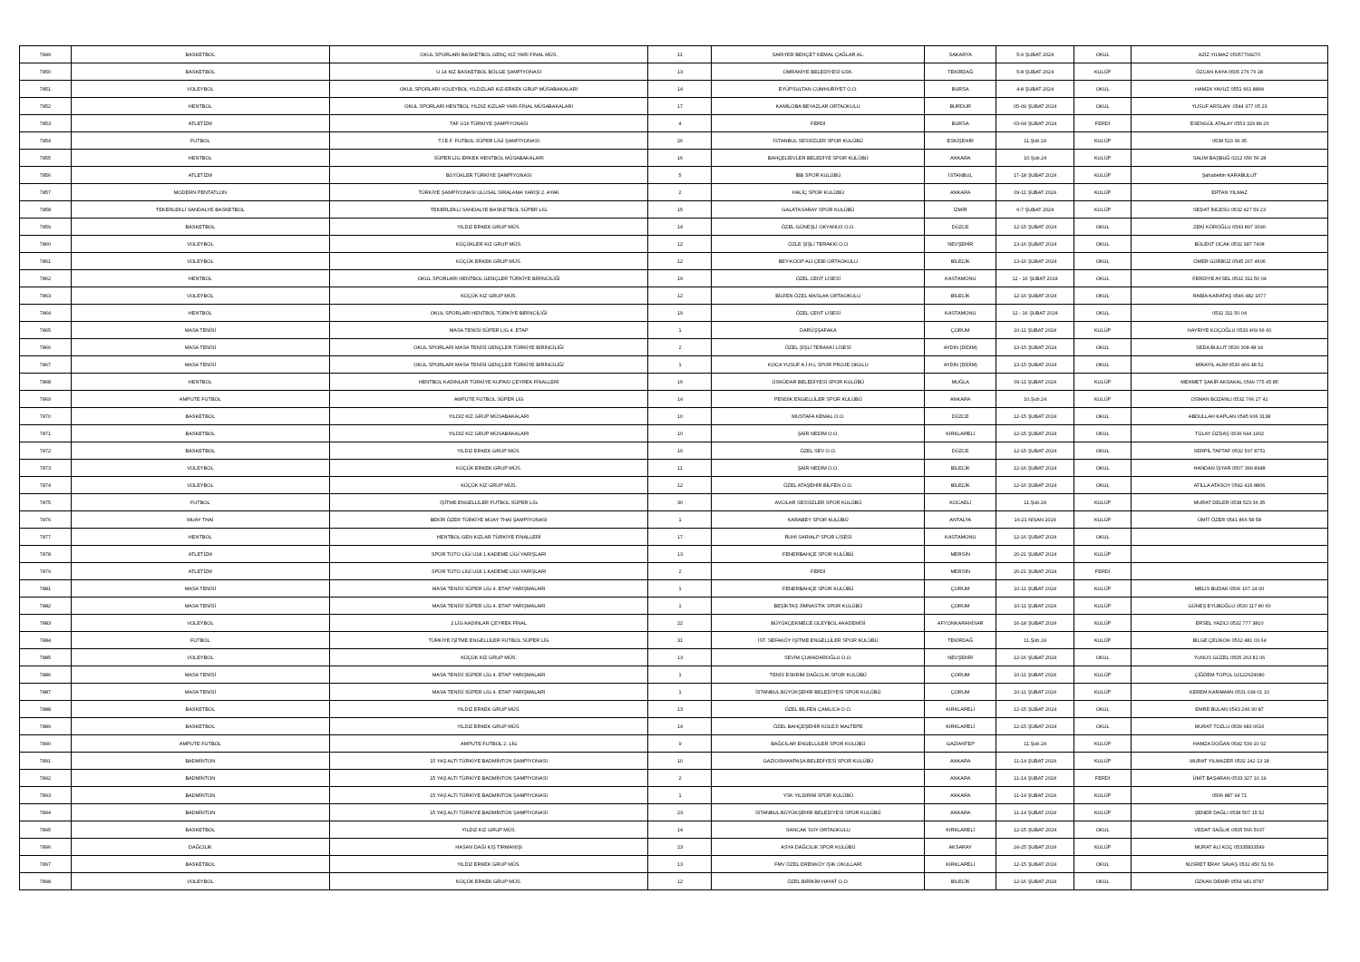| 7849 | BASKETBOL | OKUL SPORLARI BASKETBOL GENÇ KIZ YARI FİNAL MÜS. | 11 | SARIYER BEHÇET KEMAL ÇAĞLAR AL. | SAKARYA | 5-9 ŞUBAT 2024 | OKUL | AZİZ YILMAZ 05057704270 |
| 7850 | BASKETBOL | U 14 KIZ BASKETBOL BÖLGE ŞAMPİYONASI | 13 | ÜMRANİYE BELEDİYESİ GSK. | TEKİRDAĞ | 5-8 ŞUBAT 2024 | KULÜP | ÖZCAN KAYA 0505 276 76 28 |
| 7851 | VOLEYBOL | OKUL SPORLARI VOLEYBOL YILDIZLAR KIZ-ERKEK GRUP MÜSABAKALARI | 14 | EYÜPSULTAN CUMHURİYET O.O. | BURSA | 4-8 ŞUBAT 2024 | OKUL | HAMZA YAVUZ 0551 661 8899 |
| 7852 | HENTBOL | OKUL SPORLARI HENTBOL YILDIZ KIZLAR YARI FİNAL MÜSABAKALARI | 17 | KAMİLOBA BEYAZLAR ORTAOKULU | BURDUR | 05-09 ŞUBAT 2024 | OKUL | YUSUF ARSLAN: 0544 377 05 23 |
| 7853 | ATLETİZM | TAF U16 TÜRKİYE ŞAMPİYONASI | 4 | FERDİ | BURSA | 03-04 ŞUBAT 2024 | FERDİ | ESENGÜL ATALAY 0553 329 89 26 |
| 7854 | FUTBOL | T.İ.E.F. FUTBOL SÜPER LİGİ ŞAMPİYONASI | 26 | İSTANBUL SESSİZLER SPOR KULÜBÜ | ESKİŞEHİR | 11.Şub.24 | KULÜP | 0538 523 36 35 |
| 7855 | HENTBOL | SÜPER LİG ERKEK HENTBOL MÜSABAKALARI | 16 | BAHÇELİEVLER BELEDİYE SPOR KULÜBÜ | ANKARA | 10.Şub.24 | KULÜP | SALİM BAŞBUĞ 0212 656 56 28 |
| 7856 | ATLETİZM | BÜYÜKLER TÜRKİYE ŞAMPİYONASI | 5 | İBB SPOR KULÜBÜ | İSTANBUL | 17-18 ŞUBAT 2024 | KULÜP | Şahabettin KARABULUT |
| 7857 | MODERN PENTATLON | TÜRKİYE ŞAMPİYONASI ULUSAL SIRALAMA YARIŞI 2. AYAK | 2 | HALİÇ SPOR KULÜBÜ | ANKARA | 09-11 ŞUBAT 2024 | KULÜP | ERTAN YILMAZ |
| 7858 | TEKERLEKLİ SANDALYE BASKETBOL | TEKERLEKLİ SANDALYE BASKETBOL SÜPER LİG | 15 | GALATASARAY SPOR KULÜBÜ | İZMİR | 6-7 ŞUBAT 2024 | KULÜP | SEDAT İNCESU 0532 427 59 23 |
| 7859 | BASKETBOL | YILDIZ ERKEK GRUP MÜS. | 14 | ÖZEL GÜNEŞLİ OKYANUS O.O. | DÜZCE | 12-15 ŞUBAT 2024 | OKUL | ZEKİ KÖROĞLU 0543 897 3090 |
| 7860 | VOLEYBOL | KÜÇÜKLER KIZ GRUP MÜS. | 12 | ÖZLE ŞİŞLİ TERAKKİ O.O | NEVŞEHİR | 13-16 ŞUBAT 2024 | OKUL | BÜLENT OCAK 0532 387 7408 |
| 7861 | VOLEYBOL | KÜÇÜK ERKEK GRUP MÜS. | 12 | BEY-KOOP ALİ ÇEBİ ORTAOKULU | BİLECİK | 13-16 ŞUBAT 2024 | OKUL | ÖMER GÜRBÜZ 0545 267 4606 |
| 7862 | HENTBOL | OKUL SPORLARI HENTBOL GENÇLER TÜRKİYE BİRİNCİLİĞİ | 19 | ÖZEL CENT LİSESİ | KASTAMONU | 12 - 16 ŞUBAT 2024 | OKUL | FERDİYE AYSEL 0532 311 50 04 |
| 7863 | VOLEYBOL | KÜÇÜK KIZ GRUP MÜS. | 12 | BİLFEN ÖZEL MASLAK ORTAOKULU | BİLECİK | 12-16 ŞUBAT 2024 | OKUL | RABİA KARATAŞ 0546 482 1677 |
| 7864 | HENTBOL | OKUL SPORLARI HENTBOL TÜRKİYE BİRİNCİLİĞİ | 19 | ÖZEL CENT LİSESİ | KASTAMONU | 12 - 16 ŞUBAT 2024 | OKUL | 0532 311 50 04 |
| 7865 | MASA TENİSİ | MASA TENİSİ SÜPER LİG 4. ETAP | 1 | DARÜŞŞAFAKA | ÇORUM | 10-11 ŞUBAT 2024 | KULÜP | HAYRİYE KOÇOĞLU 0533 469 66 60 |
| 7866 | MASA TENİSİ | OKUL SPORLARI MASA TENİSİ GENÇLER TÜRKİYE BİRİNCİLİĞİ | 2 | ÖZEL ŞİŞLİ TERAKKİ LİSESİ | AYDIN (DİDİM) | 13-15 ŞUBAT 2024 | OKUL | SEDA BULUT 0530 308 48 34 |
| 7867 | MASA TENİSİ | OKUL SPORLARI MASA TENİSİ GENÇLER TÜRKİYE BİRİNCİLİĞİ | 1 | KOCA YUSUF A.İ.H.L SPOR PROJE OKULU | AYDIN (DİDİM) | 13-15 ŞUBAT 2024 | OKUL | MİKAYİL ALİM 0530 466 48 52 |
| 7868 | HENTBOL | HENTBOL KADINLAR TÜRKİYE KUPASI ÇEYREK FİNALLERİ | 16 | ÜSKÜDAR BELEDİYESİ SPOR KULÜBÜ | MUĞLA | 09-11 ŞUBAT 2024 | KULÜP | MEHMET ŞAKİR AKSAKAL 0549 775 45 85 |
| 7869 | AMPUTE FUTBOL | AMPUTE FUTBOL SÜPER LİG | 14 | PENDİK ENGELLİLER SPOR KULÜBÜ | ANKARA | 10.Şub.24 | KULÜP | OSMAN BOZANLI 0532 766 27 41 |
| 7870 | BASKETBOL | YILDIZ KIZ GRUP MÜSABAKALARI | 10 | MUSTAFA KEMAL O.O. | DÜZCE | 12-15 ŞUBAT 2024 | OKUL | ABDULLAH KAPLAN 0545 906 3138 |
| 7871 | BASKETBOL | YILDIZ KIZ GRUP MÜSABAKALARI | 10 | ŞAİR NEDİM O.O. | KIRKLARELİ | 12-15 ŞUBAT 2024 | OKUL | TÜLAY ÖZDAŞ 0536 644 1902 |
| 7872 | BASKETBOL | YILDIZ ERKEK GRUP MÜS. | 10 | ÖZEL SEV O.O. | DÜZCE | 12-15 ŞUBAT 2024 | OKUL | SERPİL TAFTAF 0532 597 8751 |
| 7873 | VOLEYBOL | KÜÇÜK ERKEK GRUP MÜS. | 11 | ŞAİR NEDİM O.O. | BİLECİK | 12-16 ŞUBAT 2024 | OKUL | HANDAN İŞYAR 0507 399 8948 |
| 7874 | VOLEYBOL | KÜÇÜK KIZ GRUP MÜS. | 12 | ÖZEL ATAŞEHİR BİLFEN O.O. | BİLECİK | 12-16 ŞUBAT 2024 | OKUL | ATİLLA ATASOY 0542 426 8806 |
| 7875 | FUTBOL | İŞİTME ENGELLİLER FUTBOL SÜPER LİG | 30 | AVCILAR SESSİZLER SPOR KULÜBÜ | KOCAELİ | 11.Şub.24 | KULÜP | MURAT DELER 0538 523 36 35 |
| 7876 | MUAY THAİ | BEKİR ÖZER TÜRKİYE MUAY THAİ ŞAMPİYONASI | 1 | KARABEY SPOR KULÜBÜ | ANTALYA | 16-21 NİSAN 2024 | KULÜP | ÜMİT ÖZER 0541 866 58 58 |
| 7877 | HENTBOL | HENTBOL GEN KIZLAR TÜRKİYE FİNALLERİ | 17 | RUHİ SARIALP SPOR LİSESİ | KASTAMONU | 12-16 ŞUBAT 2024 | OKUL | |
| 7878 | ATLETİZM | SPOR TOTO LİGİ U18 1.KADEME LİGİ YARIŞLARI | 13 | FENERBAHÇE SPOR KULÜBÜ | MERSİN | 20-21 ŞUBAT 2024 | KULÜP | |
| 7879 | ATLETİZM | SPOR TOTO LİGİ U18 1.KADEME LİGİ YARIŞLARI | 2 | FERDİ | MERSİN | 20-21 ŞUBAT 2024 | FERDİ | |
| 7881 | MASA TENİSİ | MASA TENİSİ SÜPER LİG 4. ETAP YARIŞMALARI | 1 | FENERBAHÇE SPOR KULÜBÜ | ÇORUM | 10-11 ŞUBAT 2024 | KULÜP | MELİS BUDAK 0506 167 24 00 |
| 7882 | MASA TENİSİ | MASA TENİSİ SÜPER LİG 4. ETAP YARIŞMALARI | 1 | BEŞİKTAŞ JİMNASTİK SPOR KULÜBÜ | ÇORUM | 10-11 ŞUBAT 2024 | KULÜP | GÜNEŞ EYUBOĞLU 0530 117 80 60 |
| 7883 | VOLEYBOL | 2.LİG KADINLAR ÇEYREK FİNAL | 22 | BÜYÜKÇEKMECE OLEYBOL AKADEMİSİ | AFYONKARAHİSAR | 16-18 ŞUBAT 2024 | KULÜP | ERSEL YAZICI 0532 777 3810 |
| 7884 | FUTBOL | TÜRKİYE İŞİTME ENGELLİLER FUTBOL SÜPER LİG | 31 | İST. SEFAKÖY İŞİTME ENGELLİLER SPOR KULÜBÜ | TEKİRDAĞ | 11.Şub.24 | KULÜP | BİLGE ÇELİKOK 0532 481 03 64 |
| 7885 | VOLEYBOL | KÜÇÜK KIZ GRUP MÜS. | 13 | SEVİM ÇUHADAROĞLU O.O. | NEVŞEHİR | 12-16 ŞUBAT 2024 | OKUL | YUNUS GÜZEL 0505 263 81 06 |
| 7886 | MASA TENİSİ | MASA TENİSİ SÜPER LİG 4. ETAP YARIŞMALARI | 1 | TENİS ESKRİM DAĞCILIK SPOR KULÜBÜ | ÇORUM | 10-11 ŞUBAT 2024 | KULÜP | ÇİĞDEM TOPOL 02122629080 |
| 7887 | MASA TENİSİ | MASA TENİSİ SÜPER LİG 4. ETAP YARIŞMALARI | 1 | İSTANBUL BÜYÜKŞEHİR BELEDİYESİ SPOR KULÜBÜ | ÇORUM | 10-11 ŞUBAT 2024 | KULÜP | KEREM KARAMAN 0531 034 01 10 |
| 7888 | BASKETBOL | YILDIZ ERKEK GRUP MÜS. | 13 | ÖZEL BİLFEN ÇAMLICA O.O. | KIRKLARELİ | 12-15 ŞUBAT 2024 | OKUL | EMRE BULAN 0543 246 90 87 |
| 7889 | BASKETBOL | YILDIZ ERKEK GRUP MÜS. | 14 | ÖZEL BAHÇEŞEHİR KOLEJİ MALTEPE | KIRKLARELİ | 12-15 ŞUBAT 2024 | OKUL | MURAT TOZLU 0539 683 0616 |
| 7890 | AMPUTE FUTBOL | AMPUTE FUTBOL 2. LİG | 9 | BAĞCILAR ENGELLİLER SPOR KULÜBÜ | GAZİANTEP | 11.Şub.24 | KULÜP | HAMZA DOĞAN 0542 539 10 02 |
| 7891 | BADMİNTON | 15 YAŞ ALTI TÜRKİYE BADMİNTON ŞAMPİYONASI | 10 | GAZİOSMANPAŞA BELEDİYESİ SPOR KULÜBÜ | ANKARA | 11-14 ŞUBAT 2024 | KULÜP | MURAT YILMAZER 0532 242 13 18 |
| 7892 | BADMİNTON | 15 YAŞ ALTI TÜRKİYE BADMİNTON ŞAMPİYONASI | 2 | | ANKARA | 11-14 ŞUBAT 2024 | FERDİ | ÜMİT BAŞARAN 0533 327 10 19 |
| 7893 | BADMİNTON | 15 YAŞ ALTI TÜRKİYE BADMİNTON ŞAMPİYONASI | 1 | YSK YILDIRIM SPOR KULÜBÜ | ANKARA | 11-14 ŞUBAT 2024 | KULÜP | 0506 887 94 71 |
| 7894 | BADMİNTON | 15 YAŞ ALTI TÜRKİYE BADMİNTON ŞAMPİYONASI | 23 | İSTANBUL BÜYÜKŞEHİR BELEDİYESİ SPOR KULÜBÜ | ANKARA | 11-14 ŞUBAT 2024 | KULÜP | ŞENER DAĞLI 0538 507 15 52 |
| 7895 | BASKETBOL | YILDIZ KIZ GRUP MÜS. | 14 | SANCAK SOY ORTAOKULU | KIRKLARELİ | 12-15 ŞUBAT 2024 | OKUL | VEDAT SAĞLIK 0505 566 5037 |
| 7896 | DAĞCILIK | HASAN DAĞI KIŞ TIRMANIŞI | 23 | ASYA DAĞCILIK SPOR KULÜBÜ | AKSARAY | 24-25 ŞUBAT 2024 | KULÜP | MURAT ALİ KOÇ 05335833549 |
| 7897 | BASKETBOL | YILDIZ ERKEK GRUP MÜS. | 13 | FMV ÖZEL ERENKÖY IŞIK OKULLARI | KIRKLARELİ | 12-15 ŞUBAT 2024 | OKUL | NUSRET ERAY SAVAŞ 0532 450 51 56 |
| 7898 | VOLEYBOL | KÜÇÜK ERKEK GRUP MÜS. | 12 | ÖZEL BİRİKİM HAYAT O.O. | BİLECİK | 12-16 ŞUBAT 2024 | OKUL | ÖZKAN DEMİR 0554 981 8787 |